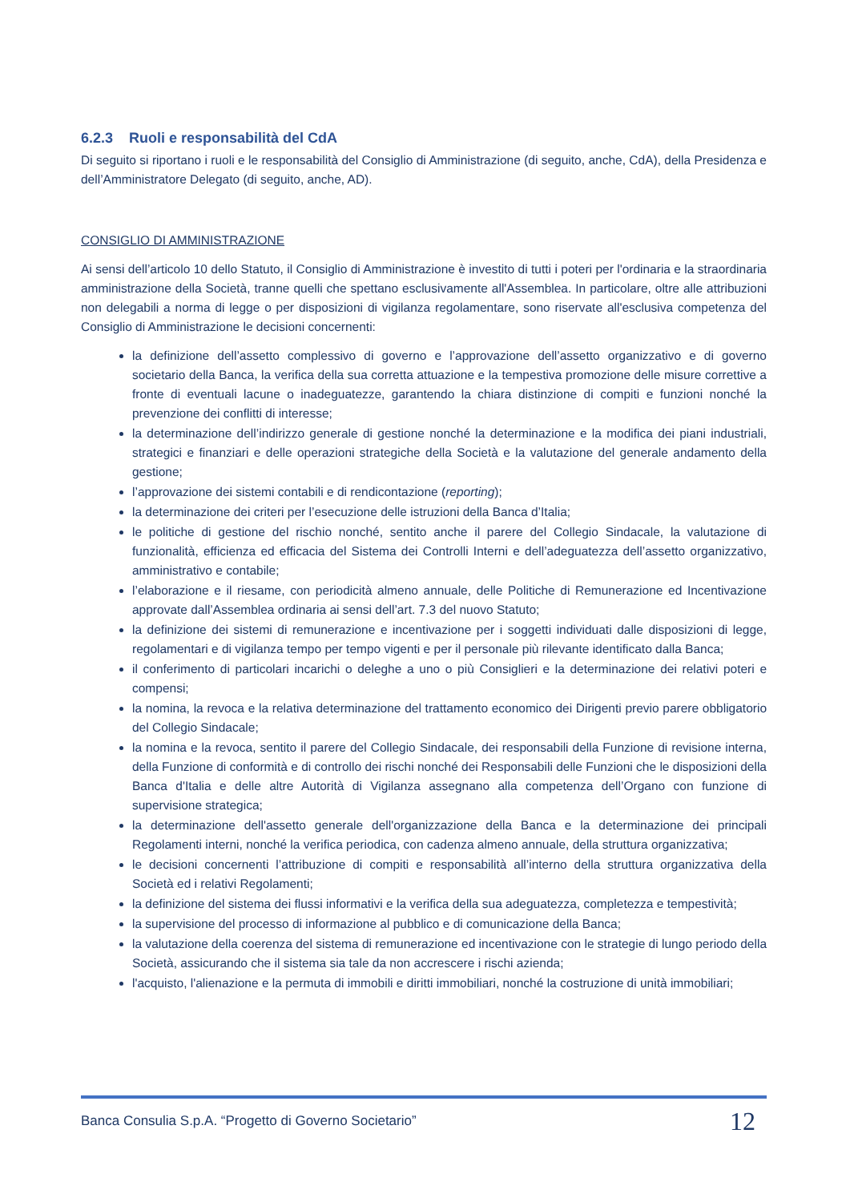6.2.3 Ruoli e responsabilità del CdA
Di seguito si riportano i ruoli e le responsabilità del Consiglio di Amministrazione (di seguito, anche, CdA), della Presidenza e dell’Amministratore Delegato (di seguito, anche, AD).
CONSIGLIO DI AMMINISTRAZIONE
Ai sensi dell’articolo 10 dello Statuto, il Consiglio di Amministrazione è investito di tutti i poteri per l'ordinaria e la straordinaria amministrazione della Società, tranne quelli che spettano esclusivamente all'Assemblea. In particolare, oltre alle attribuzioni non delegabili a norma di legge o per disposizioni di vigilanza regolamentare, sono riservate all'esclusiva competenza del Consiglio di Amministrazione le decisioni concernenti:
la definizione dell’assetto complessivo di governo e l’approvazione dell’assetto organizzativo e di governo societario della Banca, la verifica della sua corretta attuazione e la tempestiva promozione delle misure correttive a fronte di eventuali lacune o inadeguatezze, garantendo la chiara distinzione di compiti e funzioni nonché la prevenzione dei conflitti di interesse;
la determinazione dell’indirizzo generale di gestione nonché la determinazione e la modifica dei piani industriali, strategici e finanziari e delle operazioni strategiche della Società e la valutazione del generale andamento della gestione;
l’approvazione dei sistemi contabili e di rendicontazione (reporting);
la determinazione dei criteri per l’esecuzione delle istruzioni della Banca d’Italia;
le politiche di gestione del rischio nonché, sentito anche il parere del Collegio Sindacale, la valutazione di funzionalità, efficienza ed efficacia del Sistema dei Controlli Interni e dell’adeguatezza dell’assetto organizzativo, amministrativo e contabile;
l’elaborazione e il riesame, con periodicità almeno annuale, delle Politiche di Remunerazione ed Incentivazione approvate dall’Assemblea ordinaria ai sensi dell’art. 7.3 del nuovo Statuto;
la definizione dei sistemi di remunerazione e incentivazione per i soggetti individuati dalle disposizioni di legge, regolamentari e di vigilanza tempo per tempo vigenti e per il personale più rilevante identificato dalla Banca;
il conferimento di particolari incarichi o deleghe a uno o più Consiglieri e la determinazione dei relativi poteri e compensi;
la nomina, la revoca e la relativa determinazione del trattamento economico dei Dirigenti previo parere obbligatorio del Collegio Sindacale;
la nomina e la revoca, sentito il parere del Collegio Sindacale, dei responsabili della Funzione di revisione interna, della Funzione di conformità e di controllo dei rischi nonché dei Responsabili delle Funzioni che le disposizioni della Banca d'Italia e delle altre Autorità di Vigilanza assegnano alla competenza dell’Organo con funzione di supervisione strategica;
la determinazione dell'assetto generale dell'organizzazione della Banca e la determinazione dei principali Regolamenti interni, nonché la verifica periodica, con cadenza almeno annuale, della struttura organizzativa;
le decisioni concernenti l’attribuzione di compiti e responsabilità all’interno della struttura organizzativa della Società ed i relativi Regolamenti;
la definizione del sistema dei flussi informativi e la verifica della sua adeguatezza, completezza e tempestività;
la supervisione del processo di informazione al pubblico e di comunicazione della Banca;
la valutazione della coerenza del sistema di remunerazione ed incentivazione con le strategie di lungo periodo della Società, assicurando che il sistema sia tale da non accrescere i rischi azienda;
l'acquisto, l'alienazione e la permuta di immobili e diritti immobiliari, nonché la costruzione di unità immobiliari;
Banca Consulia S.p.A. “Progetto di Governo Societario” 12